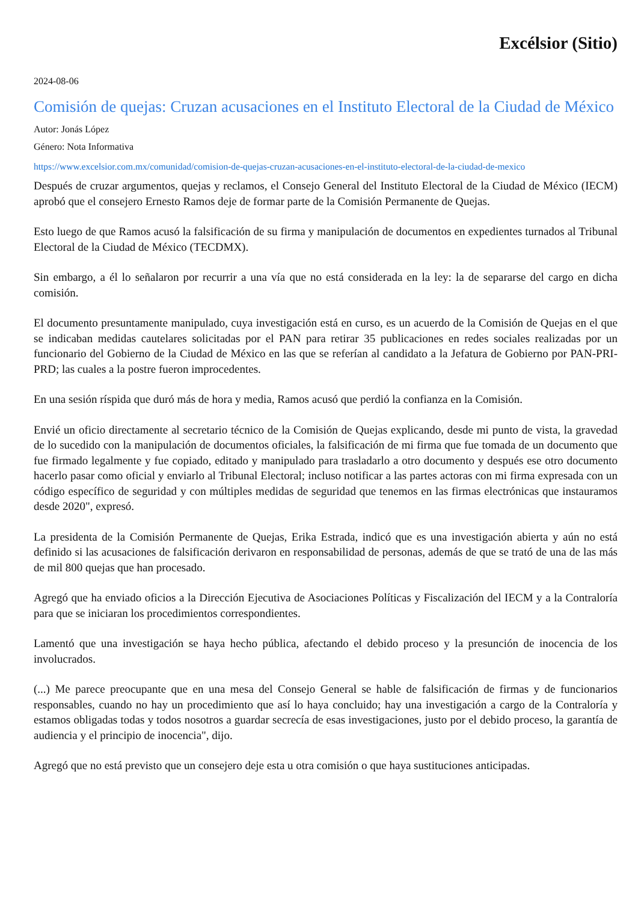Excélsior (Sitio)
2024-08-06
Comisión de quejas: Cruzan acusaciones en el Instituto Electoral de la Ciudad de México
Autor: Jonás López
Género: Nota Informativa
https://www.excelsior.com.mx/comunidad/comision-de-quejas-cruzan-acusaciones-en-el-instituto-electoral-de-la-ciudad-de-mexico
Después de cruzar argumentos, quejas y reclamos, el Consejo General del Instituto Electoral de la Ciudad de México (IECM) aprobó que el consejero Ernesto Ramos deje de formar parte de la Comisión Permanente de Quejas.
Esto luego de que Ramos acusó la falsificación de su firma y manipulación de documentos en expedientes turnados al Tribunal Electoral de la Ciudad de México (TECDMX).
Sin embargo, a él lo señalaron por recurrir a una vía que no está considerada en la ley: la de separarse del cargo en dicha comisión.
El documento presuntamente manipulado, cuya investigación está en curso, es un acuerdo de la Comisión de Quejas en el que se indicaban medidas cautelares solicitadas por el PAN para retirar 35 publicaciones en redes sociales realizadas por un funcionario del Gobierno de la Ciudad de México en las que se referían al candidato a la Jefatura de Gobierno por PAN-PRI-PRD; las cuales a la postre fueron improcedentes.
En una sesión ríspida que duró más de hora y media, Ramos acusó que perdió la confianza en la Comisión.
Envié un oficio directamente al secretario técnico de la Comisión de Quejas explicando, desde mi punto de vista, la gravedad de lo sucedido con la manipulación de documentos oficiales, la falsificación de mi firma que fue tomada de un documento que fue firmado legalmente y fue copiado, editado y manipulado para trasladarlo a otro documento y después ese otro documento hacerlo pasar como oficial y enviarlo al Tribunal Electoral; incluso notificar a las partes actoras con mi firma expresada con un código específico de seguridad y con múltiples medidas de seguridad que tenemos en las firmas electrónicas que instauramos desde 2020", expresó.
La presidenta de la Comisión Permanente de Quejas, Erika Estrada, indicó que es una investigación abierta y aún no está definido si las acusaciones de falsificación derivaron en responsabilidad de personas, además de que se trató de una de las más de mil 800 quejas que han procesado.
Agregó que ha enviado oficios a la Dirección Ejecutiva de Asociaciones Políticas y Fiscalización del IECM y a la Contraloría para que se iniciaran los procedimientos correspondientes.
Lamentó que una investigación se haya hecho pública, afectando el debido proceso y la presunción de inocencia de los involucrados.
(...) Me parece preocupante que en una mesa del Consejo General se hable de falsificación de firmas y de funcionarios responsables, cuando no hay un procedimiento que así lo haya concluido; hay una investigación a cargo de la Contraloría y estamos obligadas todas y todos nosotros a guardar secrecía de esas investigaciones, justo por el debido proceso, la garantía de audiencia y el principio de inocencia", dijo.
Agregó que no está previsto que un consejero deje esta u otra comisión o que haya sustituciones anticipadas.